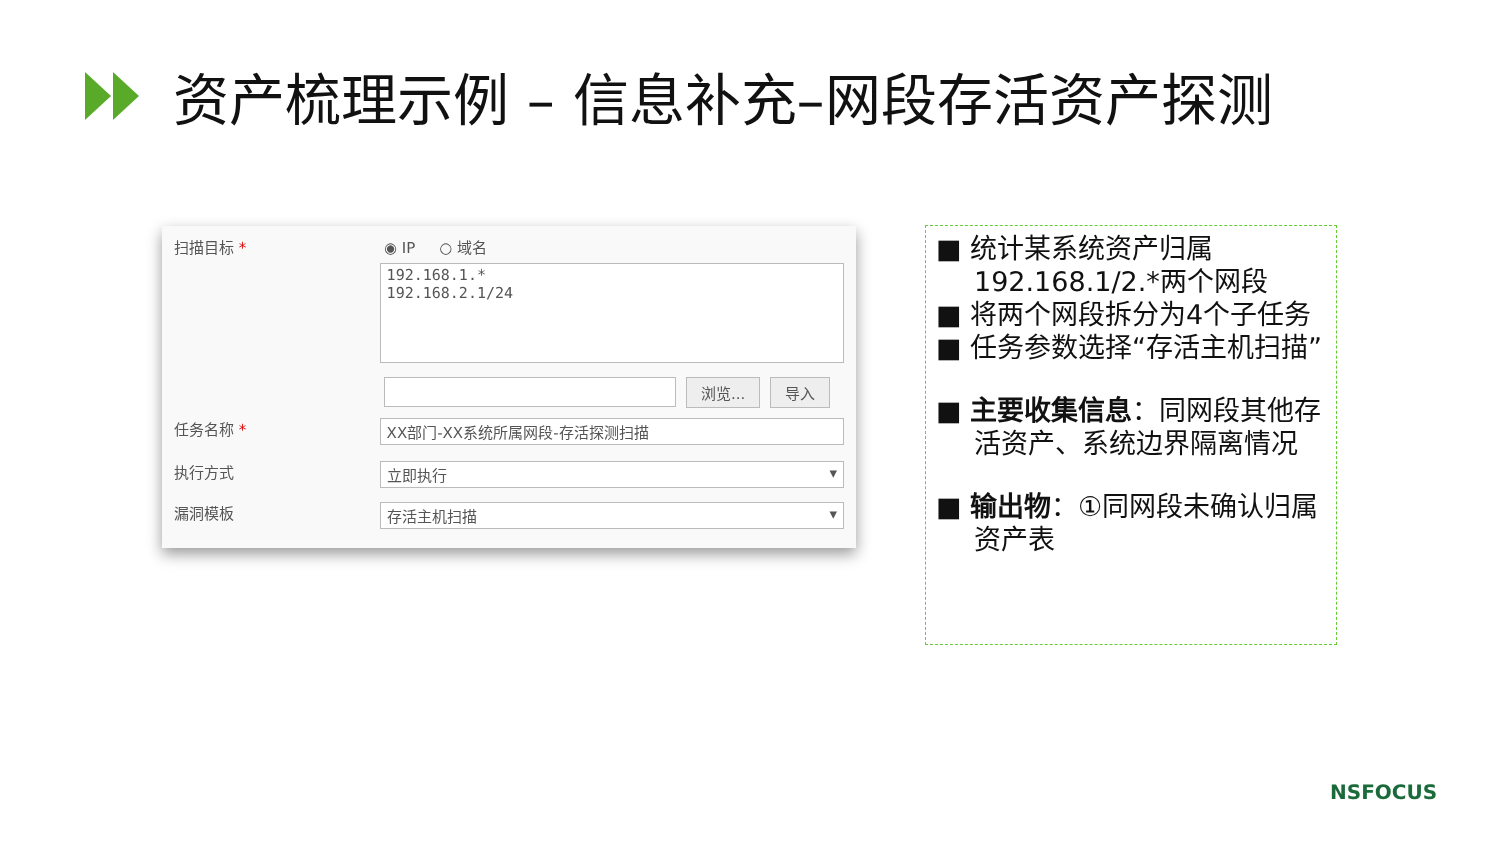资产梳理示例 – 信息补充–网段存活资产探测
扫描目标 * ◉ IP ○ 域名
192.168.1.*
192.168.2.1/24
浏览... 导入
任务名称 * XX部门-XX系统所属网段-存活探测扫描
执行方式 立即执行 ▾
漏洞模板 存活主机扫描 ▾
■ 统计某系统资产归属192.168.1/2.*两个网段
■ 将两个网段拆分为4个子任务
■ 任务参数选择“存活主机扫描”
■ 主要收集信息：同网段其他存活资产、系统边界隔离情况
■ 输出物：①同网段未确认归属资产表
NSFOCUS